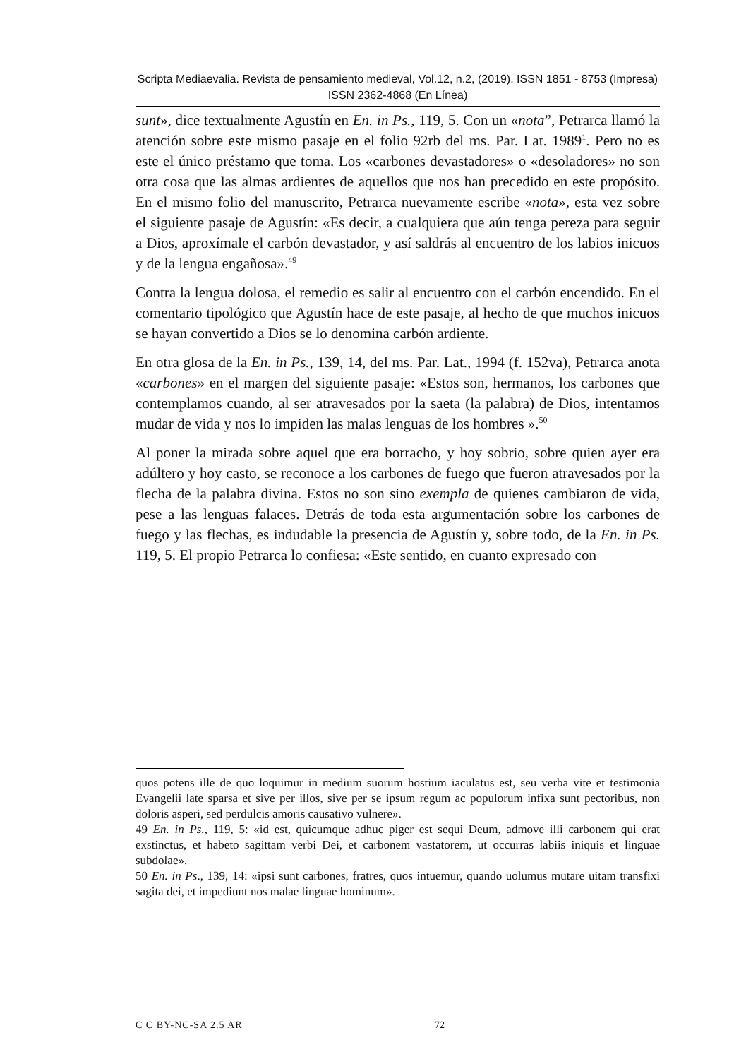Scripta Mediaevalia. Revista de pensamiento medieval, Vol.12, n.2, (2019). ISSN 1851 - 8753 (Impresa) ISSN 2362-4868 (En Línea)
sunt», dice textualmente Agustín en En. in Ps., 119, 5. Con un «nota”, Petrarca llamó la atención sobre este mismo pasaje en el folio 92rb del ms. Par. Lat. 1989<sup>1</sup>. Pero no es este el único préstamo que toma. Los «carbones devastadores» o «desoladores» no son otra cosa que las almas ardientes de aquellos que nos han precedido en este propósito. En el mismo folio del manuscrito, Petrarca nuevamente escribe «nota», esta vez sobre el siguiente pasaje de Agustín: «Es decir, a cualquiera que aún tenga pereza para seguir a Dios, aproxímale el carbón devastador, y así saldrás al encuentro de los labios inicuos y de la lengua engañosa».<sup>49</sup>
Contra la lengua dolosa, el remedio es salir al encuentro con el carbón encendido. En el comentario tipológico que Agustín hace de este pasaje, al hecho de que muchos inicuos se hayan convertido a Dios se lo denomina carbón ardiente.
En otra glosa de la En. in Ps., 139, 14, del ms. Par. Lat., 1994 (f. 152va), Petrarca anota «carbones» en el margen del siguiente pasaje: «Estos son, hermanos, los carbones que contemplamos cuando, al ser atravesados por la saeta (la palabra) de Dios, intentamos mudar de vida y nos lo impiden las malas lenguas de los hombres ».<sup>50</sup>
Al poner la mirada sobre aquel que era borracho, y hoy sobrio, sobre quien ayer era adúltero y hoy casto, se reconoce a los carbones de fuego que fueron atravesados por la flecha de la palabra divina. Estos no son sino exempla de quienes cambiaron de vida, pese a las lenguas falaces. Detrás de toda esta argumentación sobre los carbones de fuego y las flechas, es indudable la presencia de Agustín y, sobre todo, de la En. in Ps. 119, 5. El propio Petrarca lo confiesa: «Este sentido, en cuanto expresado con
quos potens ille de quo loquimur in medium suorum hostium iaculatus est, seu verba vite et testimonia Evangelii late sparsa et sive per illos, sive per se ipsum regum ac populorum infixa sunt pectoribus, non doloris asperi, sed perdulcis amoris causativo vulnere».
49 En. in Ps., 119, 5: «id est, quicumque adhuc piger est sequi Deum, admove illi carbonem qui erat exstinctus, et habeto sagittam verbi Dei, et carbonem vastatorem, ut occurras labiis iniquis et linguae subdolae».
50 En. in Ps., 139, 14: «ipsi sunt carbones, fratres, quos intuemur, quando uolumus mutare uitam transfixi sagita dei, et impediunt nos malae linguae hominum».
C C BY-NC-SA 2.5 AR 72